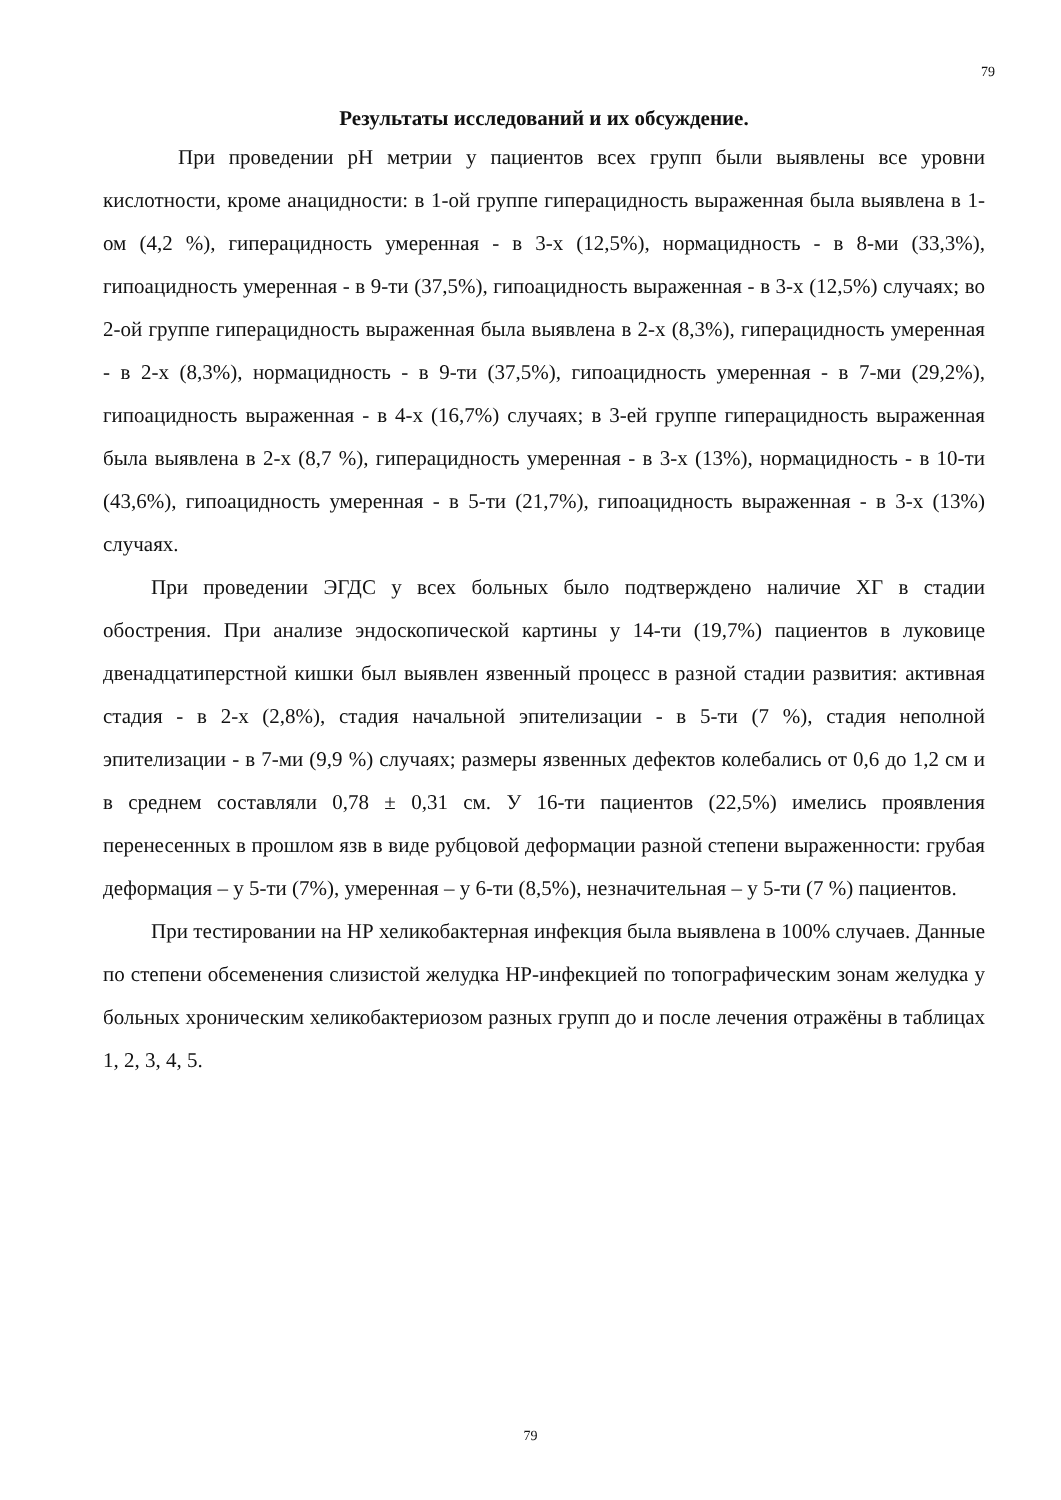79
Результаты исследований и их обсуждение.
При проведении рН метрии у пациентов всех групп были выявлены все уровни кислотности, кроме анацидности: в 1-ой группе гиперацидность выраженная была выявлена в 1-ом (4,2 %), гиперацидность умеренная - в 3-х (12,5%), нормацидность - в 8-ми (33,3%), гипоацидность умеренная - в 9-ти (37,5%), гипоацидность выраженная - в 3-х (12,5%) случаях; во 2-ой группе гиперацидность выраженная была выявлена в 2-х (8,3%), гиперацидность умеренная - в 2-х (8,3%), нормацидность - в 9-ти (37,5%), гипоацидность умеренная - в 7-ми (29,2%), гипоацидность выраженная - в 4-х (16,7%) случаях; в 3-ей группе гиперацидность выраженная была выявлена в 2-х (8,7 %), гиперацидность умеренная - в 3-х (13%), нормацидность - в 10-ти (43,6%), гипоацидность умеренная - в 5-ти (21,7%), гипоацидность выраженная - в 3-х (13%) случаях.
При проведении ЭГДС у всех больных было подтверждено наличие ХГ в стадии обострения. При анализе эндоскопической картины у 14-ти (19,7%) пациентов в луковице двенадцатиперстной кишки был выявлен язвенный процесс в разной стадии развития: активная стадия - в 2-х (2,8%), стадия начальной эпителизации - в 5-ти (7 %), стадия неполной эпителизации - в 7-ми (9,9 %) случаях; размеры язвенных дефектов колебались от 0,6 до 1,2 см и в среднем составляли 0,78 ± 0,31 см. У 16-ти пациентов (22,5%) имелись проявления перенесенных в прошлом язв в виде рубцовой деформации разной степени выраженности: грубая деформация – у 5-ти (7%), умеренная – у 6-ти (8,5%), незначительная – у 5-ти (7 %) пациентов.
При тестировании на НР хеликобактерная инфекция была выявлена в 100% случаев. Данные по степени обсеменения слизистой желудка НР-инфекцией по топографическим зонам желудка у больных хроническим хеликобактериозом разных групп до и после лечения отражёны в таблицах 1, 2, 3, 4, 5.
79